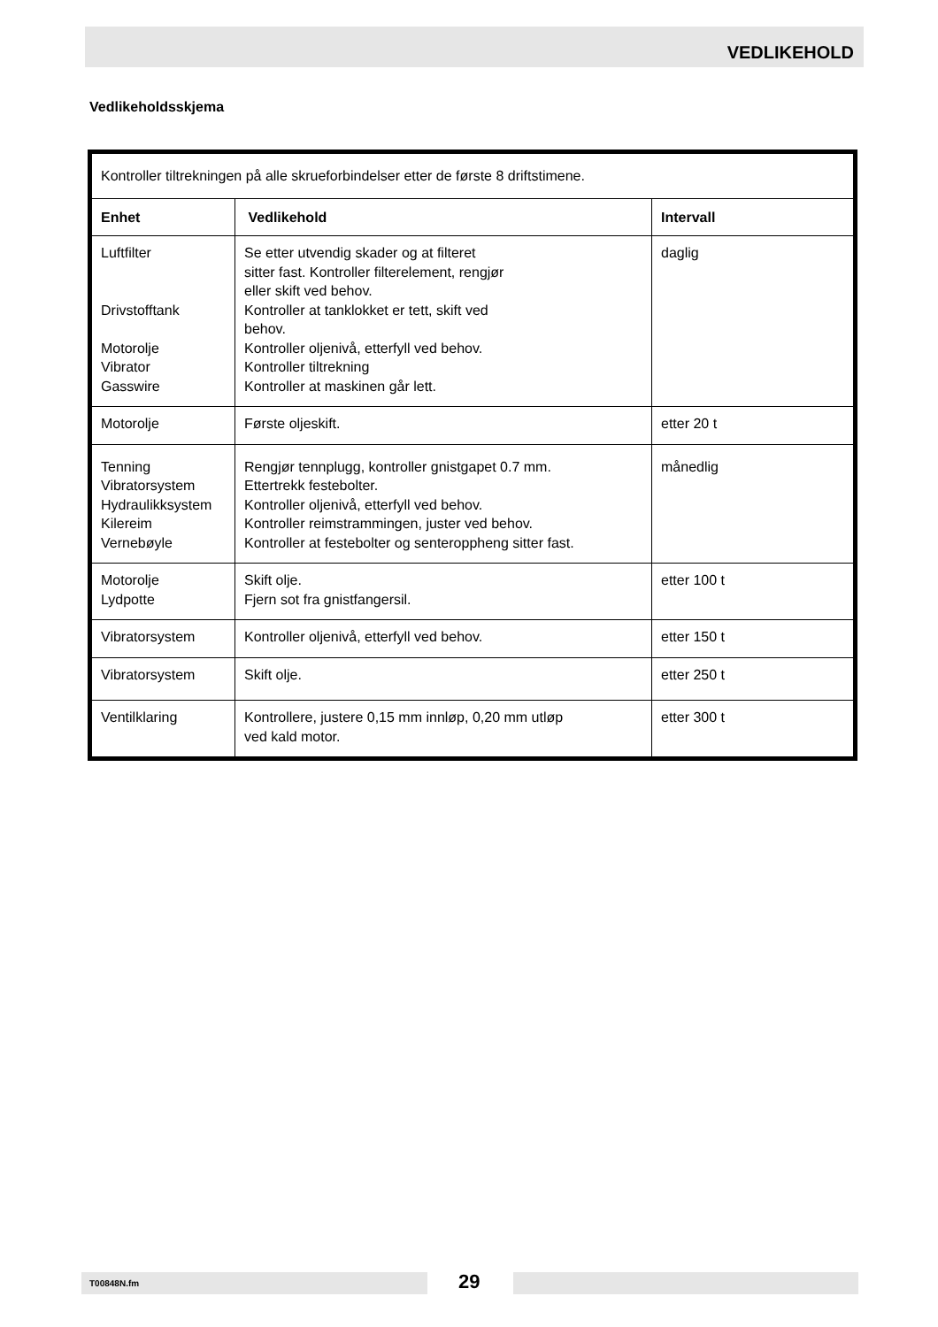VEDLIKEHOLD
Vedlikeholdsskjema
| Kontroller tiltrekningen på alle skrueforbindelser etter de første 8 driftstimene. | | |
| Enhet | Vedlikehold | Intervall |
| Luftfilter Drivstofftank Motorolje Vibrator Gasswire | Se etter utvendig skader og at filteret sitter fast. Kontroller filterelement, rengjør eller skift ved behov. Kontroller at tanklokket er tett, skift ved behov. Kontroller oljenivå, etterfyll ved behov. Kontroller tiltrekning Kontroller at maskinen går lett. | daglig |
| Motorolje | Første oljeskift. | etter 20 t |
| Tenning Vibratorsystem Hydraulikksystem Kilereim Vernebøyle | Rengjør tennplugg, kontroller gnistgapet 0.7 mm. Ettertrekk festebolter. Kontroller oljenivå, etterfyll ved behov. Kontroller reimstrammingen, juster ved behov. Kontroller at festebolter og senteroppheng sitter fast. | månedlig |
| Motorolje Lydpotte | Skift olje. Fjern sot fra gnistfangersil. | etter 100 t |
| Vibratorsystem | Kontroller oljenivå, etterfyll ved behov. | etter 150 t |
| Vibratorsystem | Skift olje. | etter 250 t |
| Ventilklaring | Kontrollere, justere 0,15 mm innløp, 0,20 mm utløp ved kald motor. | etter 300 t |
T00848N.fm 29